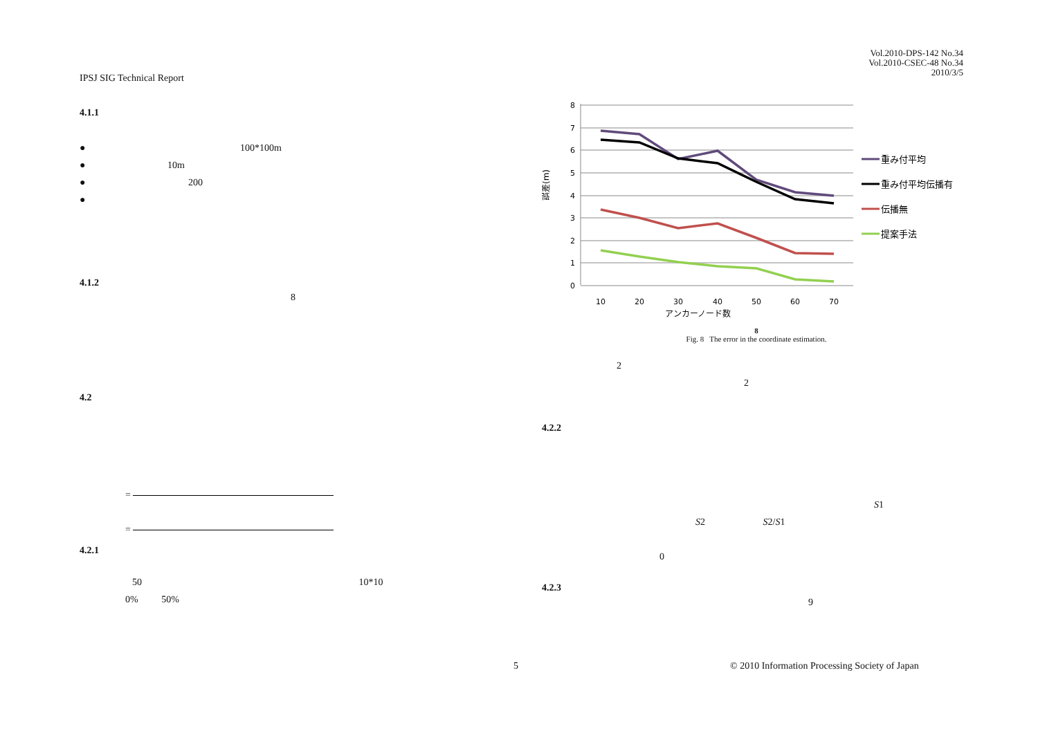Vol.2010-DPS-142 No.34
Vol.2010-CSEC-48 No.34
2010/3/5
IPSJ SIG Technical Report
4.1.1
● 100*100m
● 10m
● 200
●
4.1.2
8
4.2
=
=
4.2.1
50 10*10
0% 50%
8
7
6
5
4
3
2
1
0
10
20
30
40
50
60
70
重み付平均
重み付平均伝播有
伝播無
提案手法
誤差(m)
アンカーノード数
8
Fig. 8 The error in the coordinate estimation.
2
2
4.2.2
S1
S2 S2/S1
0
4.2.3
9
5 © 2010 Information Processing Society of Japan